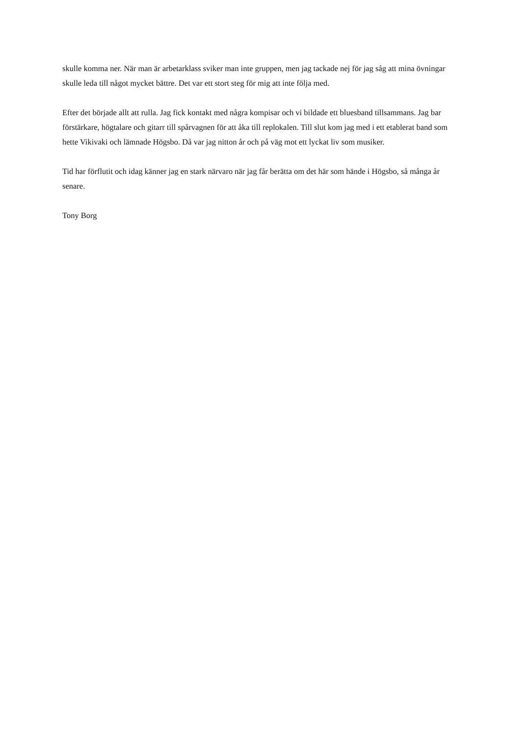skulle komma ner. När man är arbetarklass sviker man inte gruppen, men jag tackade nej för jag såg att mina övningar skulle leda till något mycket bättre. Det var ett stort steg för mig att inte följa med.
Efter det började allt att rulla. Jag fick kontakt med några kompisar och vi bildade ett bluesband tillsammans. Jag bar förstärkare, högtalare och gitarr till spårvagnen för att åka till replokalen. Till slut kom jag med i ett etablerat band som hette Vikivaki och lämnade Högsbo. Då var jag nitton år och på väg mot ett lyckat liv som musiker.
Tid har förflutit och idag känner jag en stark närvaro när jag får berätta om det här som hände i Högsbo, så många år senare.
Tony Borg